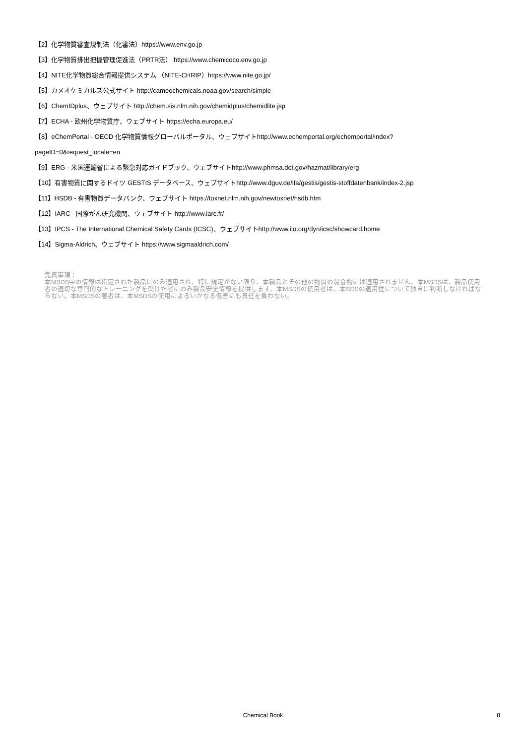【2】化学物質審査規制法（化審法）https://www.env.go.jp
【3】化学物質排出把握管理促進法（PRTR法） https://www.chemicoco.env.go.jp
【4】NITE化学物質総合情報提供システム （NITE-CHRIP）https://www.nite.go.jp/
【5】カメオケミカルズ公式サイト http://cameochemicals.noaa.gov/search/simple
【6】ChemIDplus、ウェブサイト http://chem.sis.nlm.nih.gov/chemidplus/chemidlite.jsp
【7】ECHA - 欧州化学物質庁、ウェブサイト https://echa.europa.eu/
【8】eChemPortal - OECD 化学物質情報グローバルポータル、ウェブサイトhttp://www.echemportal.org/echemportal/index?
pageID=0&request_locale=en
【9】ERG - 米国運輸省による緊急対応ガイドブック、ウェブサイトhttp://www.phmsa.dot.gov/hazmat/library/erg
【10】有害物質に関するドイツ GESTIS データベース、ウェブサイトhttp://www.dguv.de/ifa/gestis/gestis-stoffdatenbank/index-2.jsp
【11】HSDB - 有害物質データバンク、ウェブサイト https://toxnet.nlm.nih.gov/newtoxnet/hsdb.htm
【12】IARC - 国際がん研究機関、ウェブサイト http://www.iarc.fr/
【13】IPCS - The International Chemical Safety Cards (ICSC)、ウェブサイトhttp://www.ilo.org/dyn/icsc/showcard.home
【14】Sigma-Aldrich、ウェブサイト https://www.sigmaaldrich.com/
免責事項：
本MSDS中の情報は指定された製品にのみ適用され、特に規定がない限り、本製品とその他の物質の混合物には適用されません。本MSDSは、製品使用者の適切な専門的なトレーニングを受けた者にのみ製品安全情報を提供します。本MSDSの使用者は、本SDSの適用性について独自に判断しなければならない。本MSDSの著者は、本MSDSの使用によるいかなる傷害にも責任を負わない。
Chemical Book
8